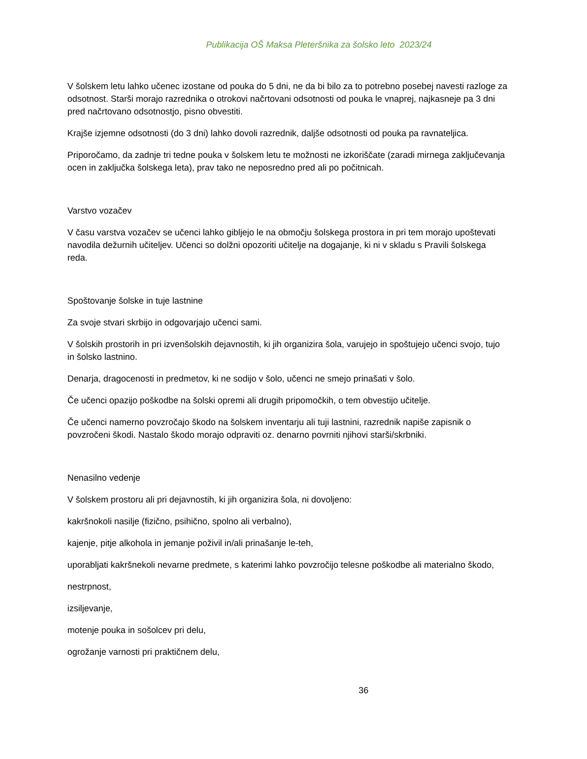Publikacija OŠ Maksa Pleteršnika za šolsko leto 2023/24
V šolskem letu lahko učenec izostane od pouka do 5 dni, ne da bi bilo za to potrebno posebej navesti razloge za odsotnost. Starši morajo razrednika o otrokovi načrtovani odsotnosti od pouka le vnaprej, najkasneje pa 3 dni pred načrtovano odsotnostjo, pisno obvestiti.
Krajše izjemne odsotnosti (do 3 dni) lahko dovoli razrednik, daljše odsotnosti od pouka pa ravnateljica.
Priporočamo, da zadnje tri tedne pouka v šolskem letu te možnosti ne izkoriščate (zaradi mirnega zaključevanja ocen in zaključka šolskega leta), prav tako ne neposredno pred ali po počitnicah.
Varstvo vozačev
V času varstva vozačev se učenci lahko gibljejo le na območju šolskega prostora in pri tem morajo upoštevati navodila dežurnih učiteljev. Učenci so dolžni opozoriti učitelje na dogajanje, ki ni v skladu s Pravili šolskega reda.
Spoštovanje šolske in tuje lastnine
Za svoje stvari skrbijo in odgovarjajo učenci sami.
V šolskih prostorih in pri izvenšolskih dejavnostih, ki jih organizira šola, varujejo in spoštujejo učenci svojo, tujo in šolsko lastnino.
Denarja, dragocenosti in predmetov, ki ne sodijo v šolo, učenci ne smejo prinašati v šolo.
Če učenci opazijo poškodbe na šolski opremi ali drugih pripomočkih, o tem obvestijo učitelje.
Če učenci namerno povzročajo škodo na šolskem inventarju ali tuji lastnini, razrednik napiše zapisnik o povzročeni škodi. Nastalo škodo morajo odpraviti oz. denarno povrniti njihovi starši/skrbniki.
Nenasilno vedenje
V šolskem prostoru ali pri dejavnostih, ki jih organizira šola, ni dovoljeno:
kakršnokoli nasilje (fizično, psihično, spolno ali verbalno),
kajenje, pitje alkohola in jemanje poživil in/ali prinašanje le-teh,
uporabljati kakršnekoli nevarne predmete, s katerimi lahko povzročijo telesne poškodbe ali materialno škodo,
nestrpnost,
izsiljevanje,
motenje pouka in sošolcev pri delu,
ogrožanje varnosti pri praktičnem delu,
36